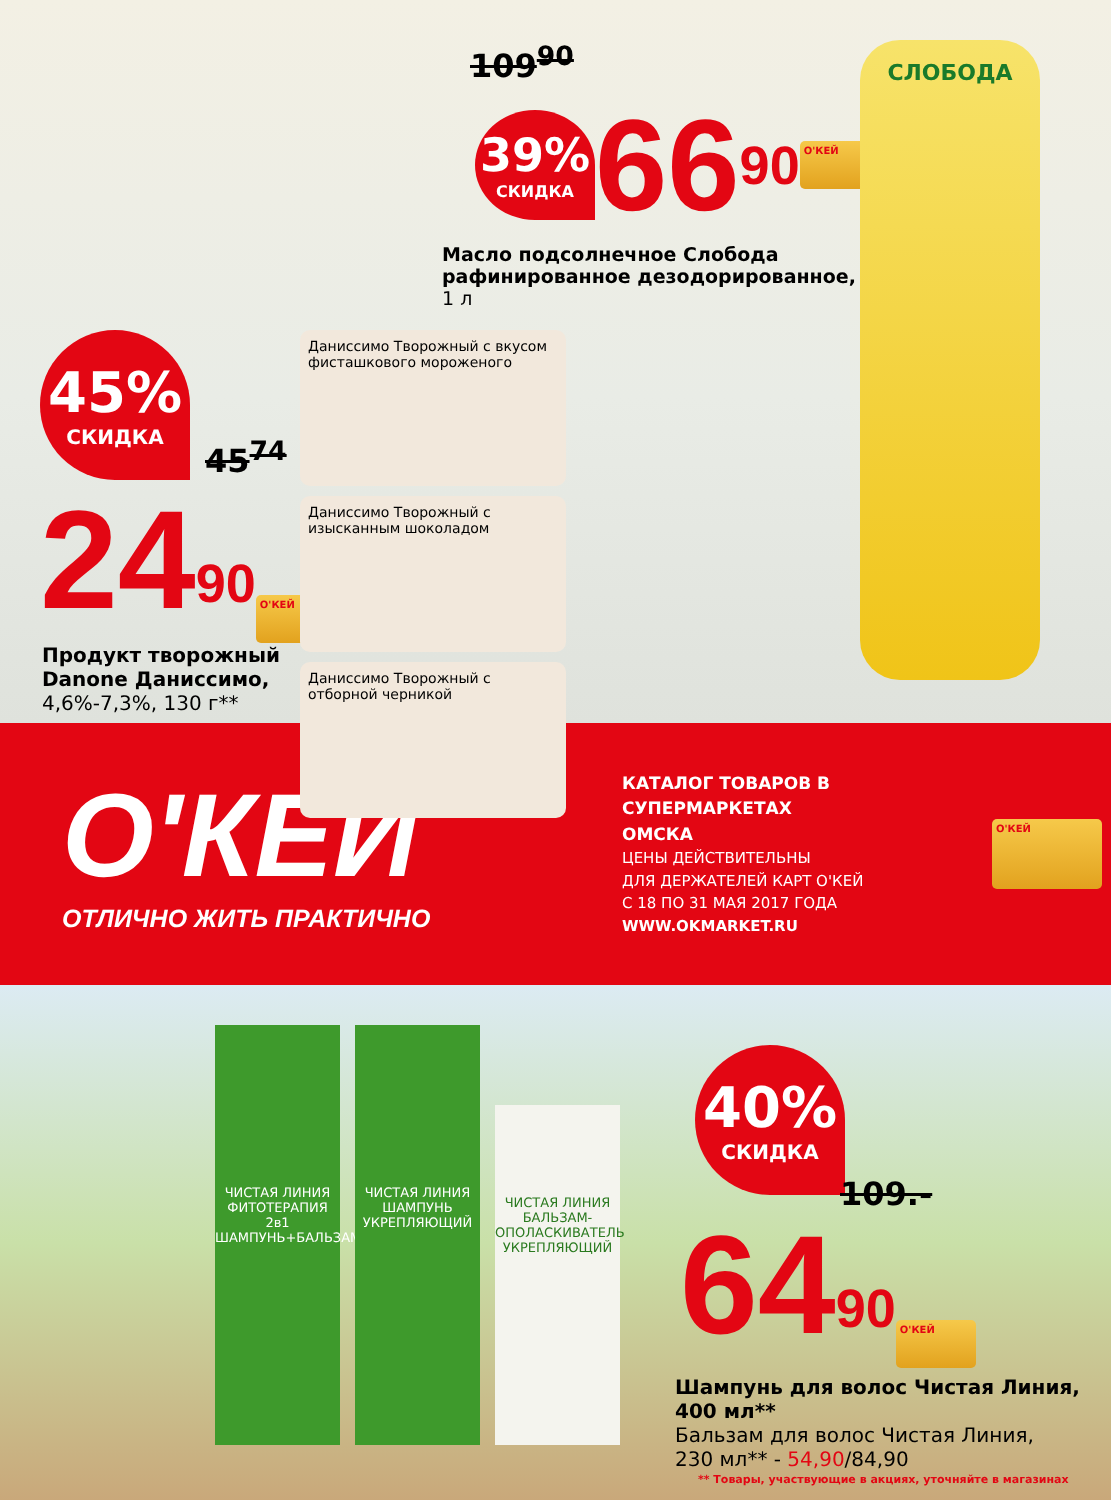109<sup>90</sup>
39%
СКИДКА
66<sup>90</sup> О'КЕЙ
Масло подсолнечное Слобода рафинированное дезодорированное,
1 л
СЛОБОДА
45%
СКИДКА
45<sup>74</sup>
24<sup>90</sup> О'КЕЙ
Продукт творожный
Danone Даниссимо,
4,6%-7,3%, 130 г**
Даниссимо Творожный с вкусом фисташкового мороженого
Даниссимо Творожный с изысканным шоколадом
Даниссимо Творожный с отборной черникой
О'КЕЙ
ОТЛИЧНО ЖИТЬ ПРАКТИЧНО
КАТАЛОГ ТОВАРОВ В СУПЕРМАРКЕТАХ
ОМСКА
ЦЕНЫ ДЕЙСТВИТЕЛЬНЫ
ДЛЯ ДЕРЖАТЕЛЕЙ КАРТ О'КЕЙ
С 18 ПО 31 МАЯ 2017 ГОДА
WWW.OKMARKET.RU
О'КЕЙ
ЧИСТАЯ ЛИНИЯ
ФИТОТЕРАПИЯ
2в1 ШАМПУНЬ+БАЛЬЗАМ
ЧИСТАЯ ЛИНИЯ
ШАМПУНЬ
УКРЕПЛЯЮЩИЙ
ЧИСТАЯ ЛИНИЯ
БАЛЬЗАМ-ОПОЛАСКИВАТЕЛЬ
УКРЕПЛЯЮЩИЙ
40%
СКИДКА
109.-
64<sup>90</sup> О'КЕЙ
Шампунь для волос Чистая Линия,
400 мл**
Бальзам для волос Чистая Линия,
230 мл** - 54,90/84,90
** Товары, участвующие в акциях, уточняйте в магазинах